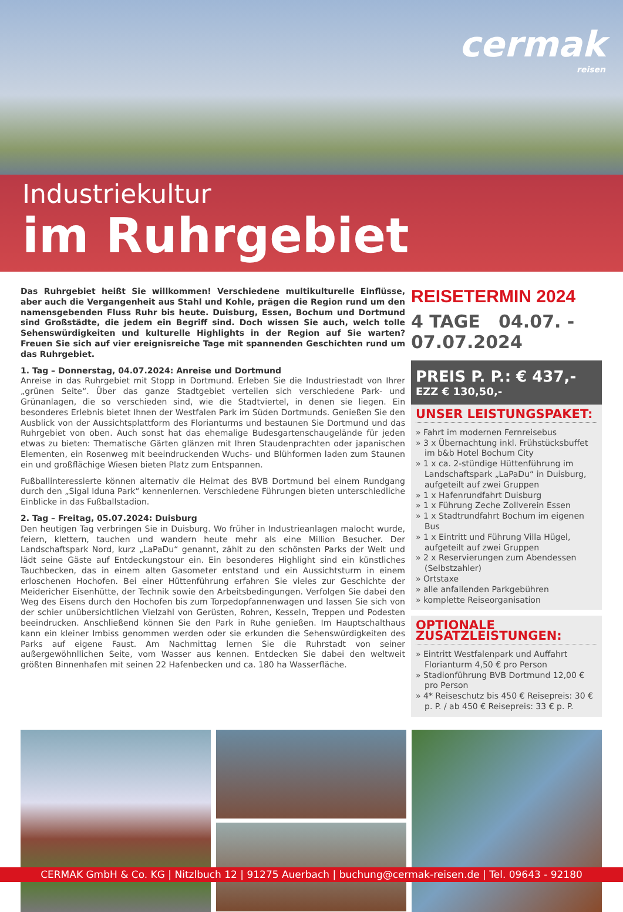cermak
reisen
Industriekultur
im Ruhrgebiet
Das Ruhrgebiet heißt Sie willkommen! Verschiedene multikulturelle Einflüsse, aber auch die Vergangenheit aus Stahl und Kohle, prägen die Region rund um den namensgebenden Fluss Ruhr bis heute. Duisburg, Essen, Bochum und Dortmund sind Großstädte, die jedem ein Begriff sind. Doch wissen Sie auch, welch tolle Sehenswürdigkeiten und kulturelle Highlights in der Region auf Sie warten? Freuen Sie sich auf vier ereignisreiche Tage mit spannenden Geschichten rund um das Ruhrgebiet.
1. Tag – Donnerstag, 04.07.2024: Anreise und Dortmund
Anreise in das Ruhrgebiet mit Stopp in Dortmund. Erleben Sie die Industriestadt von Ihrer „grünen Seite“. Über das ganze Stadtgebiet verteilen sich verschiedene Park- und Grünanlagen, die so verschieden sind, wie die Stadtviertel, in denen sie liegen. Ein besonderes Erlebnis bietet Ihnen der Westfalen Park im Süden Dortmunds. Genießen Sie den Ausblick von der Aussichtsplattform des Florianturms und bestaunen Sie Dortmund und das Ruhrgebiet von oben. Auch sonst hat das ehemalige Budesgartenschaugelände für jeden etwas zu bieten: Thematische Gärten glänzen mit Ihren Staudenprachten oder japanischen Elementen, ein Rosenweg mit beeindruckenden Wuchs- und Blühformen laden zum Staunen ein und großflächige Wiesen bieten Platz zum Entspannen.
Fußballinteressierte können alternativ die Heimat des BVB Dortmund bei einem Rundgang durch den „Sigal Iduna Park“ kennenlernen. Verschiedene Führungen bieten unterschiedliche Einblicke in das Fußballstadion.
2. Tag – Freitag, 05.07.2024: Duisburg
Den heutigen Tag verbringen Sie in Duisburg. Wo früher in Industrieanlagen malocht wurde, feiern, klettern, tauchen und wandern heute mehr als eine Million Besucher. Der Landschaftspark Nord, kurz „LaPaDu“ genannt, zählt zu den schönsten Parks der Welt und lädt seine Gäste auf Entdeckungstour ein. Ein besonderes Highlight sind ein künstliches Tauchbecken, das in einem alten Gasometer entstand und ein Aussichtsturm in einem erloschenen Hochofen. Bei einer Hüttenführung erfahren Sie vieles zur Geschichte der Meidericher Eisenhütte, der Technik sowie den Arbeitsbedingungen. Verfolgen Sie dabei den Weg des Eisens durch den Hochofen bis zum Torpedopfannenwagen und lassen Sie sich von der schier unübersichtlichen Vielzahl von Gerüsten, Rohren, Kesseln, Treppen und Podesten beeindrucken. Anschließend können Sie den Park in Ruhe genießen. Im Hauptschalthaus kann ein kleiner Imbiss genommen werden oder sie erkunden die Sehenswürdigkeiten des Parks auf eigene Faust. Am Nachmittag lernen Sie die Ruhrstadt von seiner außergewöhnllichen Seite, vom Wasser aus kennen. Entdecken Sie dabei den weltweit größten Binnenhafen mit seinen 22 Hafenbecken und ca. 180 ha Wasserfläche.
REISETERMIN 2024
4 TAGE 04.07. - 07.07.2024
PREIS P. P.: € 437,-
EZZ € 130,50,-
UNSER LEISTUNGSPAKET:
» Fahrt im modernen Fernreisebus
» 3 x Übernachtung inkl. Frühstücksbuffet im b&b Hotel Bochum City
» 1 x ca. 2-stündige Hüttenführung im Landschaftspark „LaPaDu“ in Duisburg, aufgeteilt auf zwei Gruppen
» 1 x Hafenrundfahrt Duisburg
» 1 x Führung Zeche Zollverein Essen
» 1 x Stadtrundfahrt Bochum im eigenen Bus
» 1 x Eintritt und Führung Villa Hügel, aufgeteilt auf zwei Gruppen
» 2 x Reservierungen zum Abendessen (Selbstzahler)
» Ortstaxe
» alle anfallenden Parkgebühren
» komplette Reiseorganisation
OPTIONALE ZUSATZLEISTUNGEN:
» Eintritt Westfalenpark und Auffahrt Florianturm 4,50 € pro Person
» Stadionführung BVB Dortmund 12,00 € pro Person
» 4* Reiseschutz bis 450 € Reisepreis: 30 € p. P. / ab 450 € Reisepreis: 33 € p. P.
CERMAK GmbH & Co. KG | Nitzlbuch 12 | 91275 Auerbach | buchung@cermak-reisen.de | Tel. 09643 - 92180